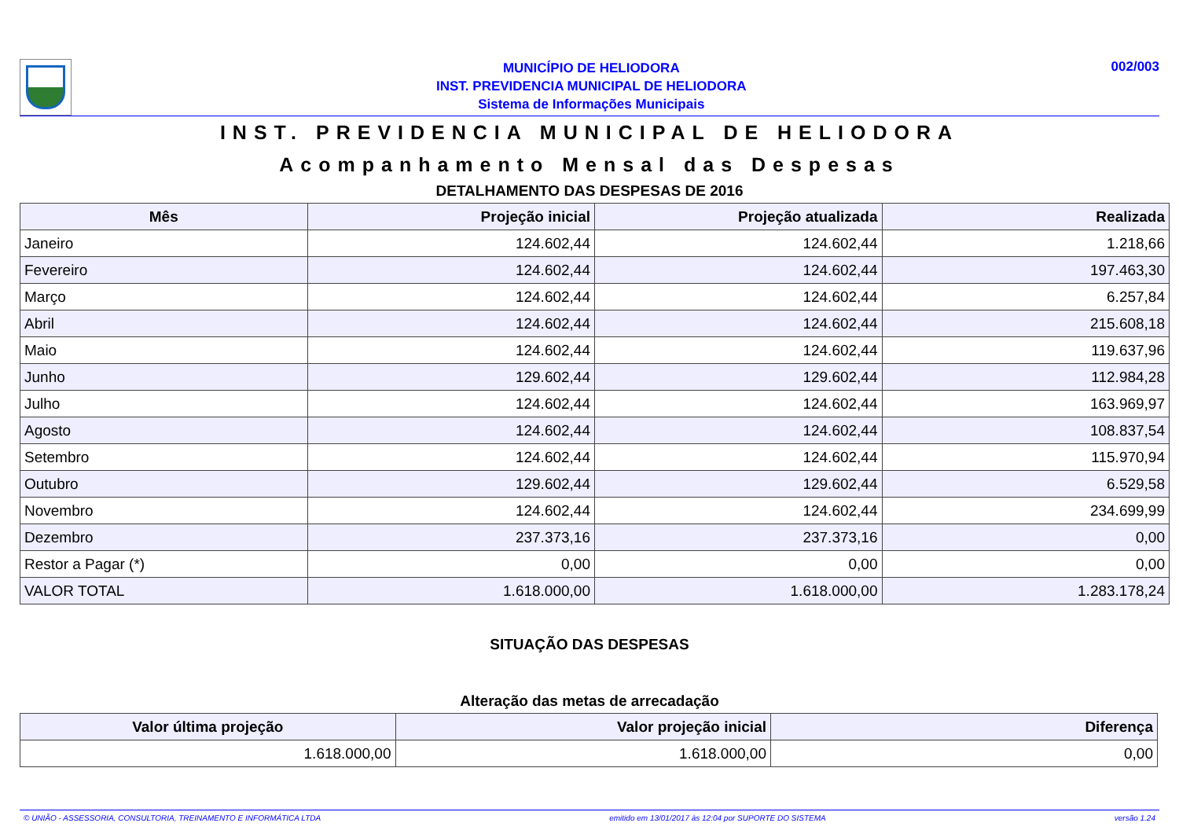MUNICÍPIO DE HELIODORA
INST. PREVIDENCIA MUNICIPAL DE HELIODORA
Sistema de Informações Municipais
002/003
INST. PREVIDENCIA MUNICIPAL DE HELIODORA
Acompanhamento Mensal das Despesas
DETALHAMENTO DAS DESPESAS DE 2016
| Mês | Projeção inicial | Projeção atualizada | Realizada |
| --- | --- | --- | --- |
| Janeiro | 124.602,44 | 124.602,44 | 1.218,66 |
| Fevereiro | 124.602,44 | 124.602,44 | 197.463,30 |
| Março | 124.602,44 | 124.602,44 | 6.257,84 |
| Abril | 124.602,44 | 124.602,44 | 215.608,18 |
| Maio | 124.602,44 | 124.602,44 | 119.637,96 |
| Junho | 129.602,44 | 129.602,44 | 112.984,28 |
| Julho | 124.602,44 | 124.602,44 | 163.969,97 |
| Agosto | 124.602,44 | 124.602,44 | 108.837,54 |
| Setembro | 124.602,44 | 124.602,44 | 115.970,94 |
| Outubro | 129.602,44 | 129.602,44 | 6.529,58 |
| Novembro | 124.602,44 | 124.602,44 | 234.699,99 |
| Dezembro | 237.373,16 | 237.373,16 | 0,00 |
| Restor a Pagar (*) | 0,00 | 0,00 | 0,00 |
| VALOR TOTAL | 1.618.000,00 | 1.618.000,00 | 1.283.178,24 |
SITUAÇÃO DAS DESPESAS
Alteração das metas de arrecadação
| Valor última projeção | Valor projeção inicial | Diferença |
| --- | --- | --- |
| 1.618.000,00 | 1.618.000,00 | 0,00 |
© UNIÃO - ASSESSORIA, CONSULTORIA, TREINAMENTO E INFORMÁTICA LTDA emitido em 13/01/2017 às 12:04 por SUPORTE DO SISTEMA versão 1.24